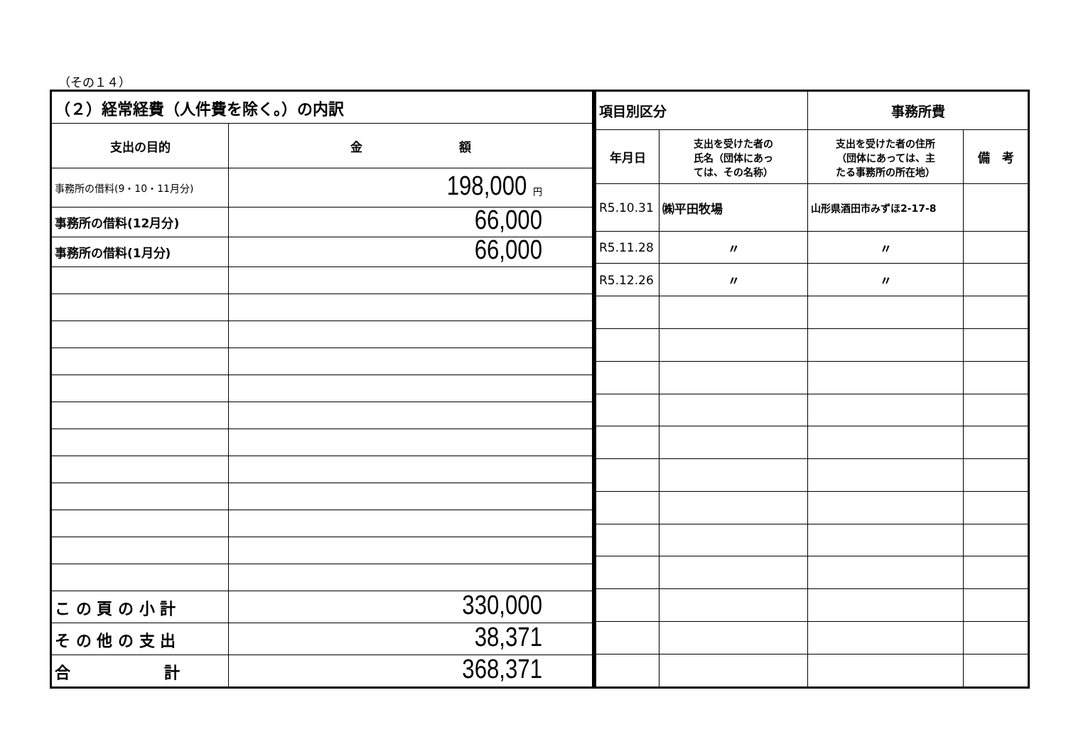（その１４）
| （２）経常経費（人件費を除く。）の内訳 | |
| 支出の目的 | 金 額 |
| 事務所の借料(9・10・11月分) | 198,000 円 |
| 事務所の借料(12月分) | 66,000 |
| 事務所の借料(1月分) | 66,000 |
| こ の 頁 の 小 計 | 330,000 |
| そ の 他 の 支 出 | 38,371 |
| 合 計 | 368,371 |
| 項目別区分 | | 事務所費 | |
| 年月日 | 支出を受けた者の 氏名（団体にあっ ては、その名称） | 支出を受けた者の住所 （団体にあっては、主 たる事務所の所在地） | 備 考 |
| R5.10.31 | ㈱平田牧場 | 山形県酒田市みずほ2-17-8 | |
| R5.11.28 | 〃 | 〃 | |
| R5.12.26 | 〃 | 〃 | |